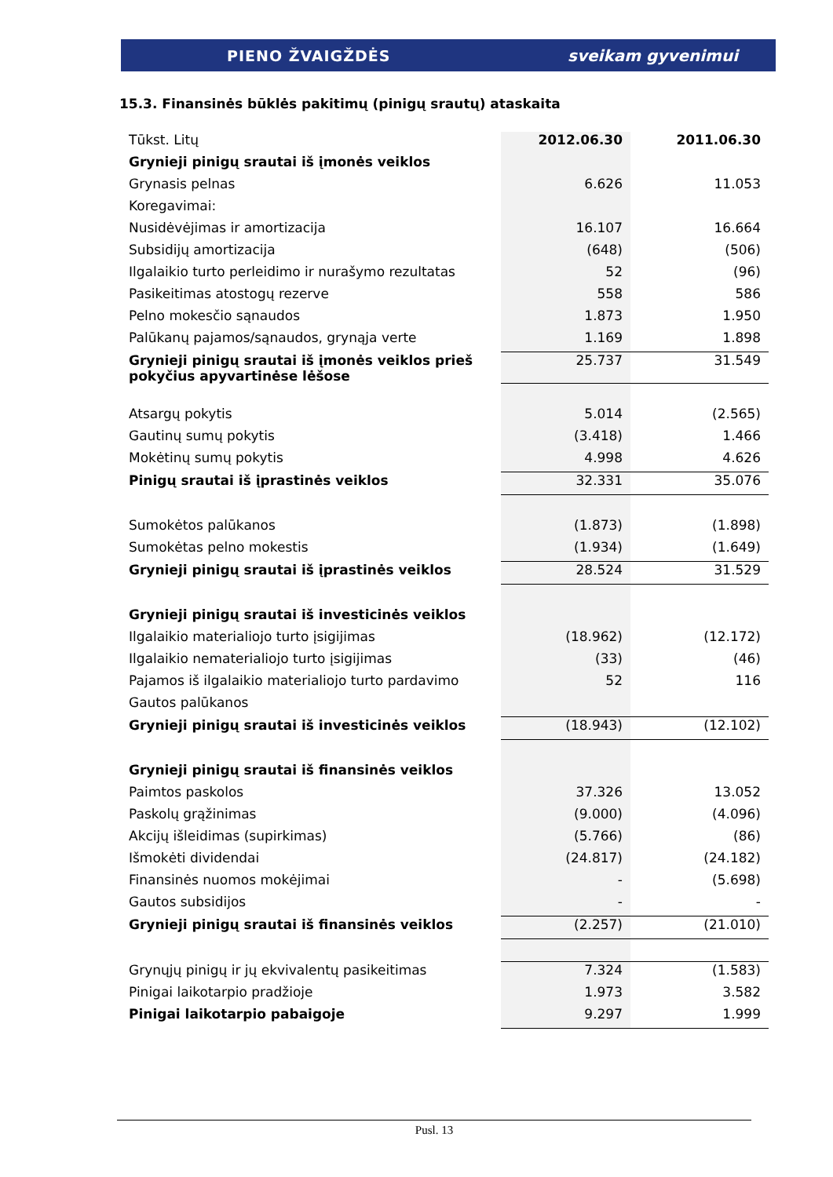PIENO ŽVAIGŽDĖS sveikam gyvenimui
15.3. Finansinės būklės pakitimų (pinigų srautų) ataskaita
| Tūkst. Litų | 2012.06.30 | 2011.06.30 |
| Grynieji pinigų srautai iš įmonės veiklos | | |
| Grynasis pelnas | 6.626 | 11.053 |
| Koregavimai: | | |
| Nusidėvėjimas ir amortizacija | 16.107 | 16.664 |
| Subsidijų amortizacija | (648) | (506) |
| Ilgalaikio turto perleidimo ir nurašymo rezultatas | 52 | (96) |
| Pasikeitimas atostogų rezerve | 558 | 586 |
| Pelno mokesčio sąnaudos | 1.873 | 1.950 |
| Palūkanų pajamos/sąnaudos, grynąja verte | 1.169 | 1.898 |
| Grynieji pinigų srautai iš įmonės veiklos prieš pokyčius apyvartinėse lėšose | 25.737 | 31.549 |
| Atsargų pokytis | 5.014 | (2.565) |
| Gautinų sumų pokytis | (3.418) | 1.466 |
| Mokėtinų sumų pokytis | 4.998 | 4.626 |
| Pinigų srautai iš įprastinės veiklos | 32.331 | 35.076 |
| Sumokėtos palūkanos | (1.873) | (1.898) |
| Sumokėtas pelno mokestis | (1.934) | (1.649) |
| Grynieji pinigų srautai iš įprastinės veiklos | 28.524 | 31.529 |
| Grynieji pinigų srautai iš investicinės veiklos | | |
| Ilgalaikio materialiojo turto įsigijimas | (18.962) | (12.172) |
| Ilgalaikio nematerialiojo turto įsigijimas | (33) | (46) |
| Pajamos iš ilgalaikio materialiojo turto pardavimo | 52 | 116 |
| Gautos palūkanos | | |
| Grynieji pinigų srautai iš investicinės veiklos | (18.943) | (12.102) |
| Grynieji pinigų srautai iš finansinės veiklos | | |
| Paimtos paskolos | 37.326 | 13.052 |
| Paskolų grąžinimas | (9.000) | (4.096) |
| Akcijų išleidimas (supirkimas) | (5.766) | (86) |
| Išmokėti dividendai | (24.817) | (24.182) |
| Finansinės nuomos mokėjimai | - | (5.698) |
| Gautos subsidijos | - | - |
| Grynieji pinigų srautai iš finansinės veiklos | (2.257) | (21.010) |
| Grynųjų pinigų ir jų ekvivalentų pasikeitimas | 7.324 | (1.583) |
| Pinigai laikotarpio pradžioje | 1.973 | 3.582 |
| Pinigai laikotarpio pabaigoje | 9.297 | 1.999 |
Pusl. 13